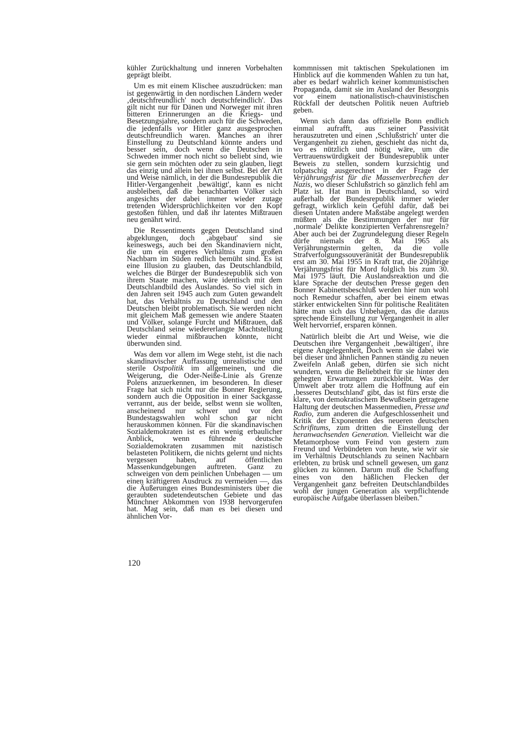kühler Zurückhaltung und inneren Vorbehalten geprägt bleibt.
Um es mit einem Klischee auszudrücken: man ist gegenwärtig in den nordischen Ländern weder ‚deutschfreundlich' noch deutschfeindlich'. Das gilt nicht nur für Dänen und Norweger mit ihren bitteren Erinnerungen an die Kriegs- und Besetzungsjahre, sondern auch für die Schweden, die jedenfalls vor Hitler ganz ausgesprochen deutschfreundlich waren. Manches an ihrer Einstellung zu Deutschland könnte anders und besser sein, doch wenn die Deutschen in Schweden immer noch nicht so beliebt sind, wie sie gern sein möchten oder zu sein glauben, liegt das einzig und allein bei ihnen selbst. Bei der Art und Weise nämlich, in der die Bundesrepublik die Hitler-Vergangenheit ‚bewältigt', kann es nicht ausbleiben, daß die benachbarten Völker sich angesichts der dabei immer wieder zutage tretenden Widersprüchlichkeiten vor den Kopf gestoßen fühlen, und daß ihr latentes Mißtrauen neu genährt wird.
Die Ressentiments gegen Deutschland sind abgeklungen, doch ‚abgebaut' sind sie keineswegs, auch bei den Skandinaviern nicht, die um ein engeres Verhältnis zum großen Nachbarn im Süden redlich bemüht sind. Es ist eine Illusion zu glauben, das Deutschlandbild, welches die Bürger der Bundesrepublik sich von ihrem Staate machen, wäre identisch mit dem Deutschlandbild des Auslandes. So viel sich in den Jahren seit 1945 auch zum Guten gewandelt hat, das Verhältnis zu Deutschland und den Deutschen bleibt problematisch. Sie werden nicht mit gleichem Maß gemessen wie andere Staaten und Völker, solange Furcht und Mißtrauen, daß Deutschland seine wiedererlangte Machtstellung wieder einmal mißbrauchen könnte, nicht überwunden sind.
Was dem vor allem im Wege steht, ist die nach skandinavischer Auffassung unrealistische und sterile Ostpolitik im allgemeinen, und die Weigerung, die Oder-Neiße-Linie als Grenze Polens anzuerkennen, im besonderen. In dieser Frage hat sich nicht nur die Bonner Regierung, sondern auch die Opposition in einer Sackgasse verrannt, aus der beide, selbst wenn sie wollten, anscheinend nur schwer und vor den Bundestagswahlen wohl schon gar nicht herauskommen können. Für die skandinavischen Sozialdemokraten ist es ein wenig erbaulicher Anblick, wenn führende deutsche Sozialdemokraten zusammen mit nazistisch belasteten Politikern, die nichts gelernt und nichts vergessen haben, auf öffentlichen Massenkundgebungen auftreten. Ganz zu schweigen von dem peinlichen Unbehagen — um einen kräftigeren Ausdruck zu vermeiden —, das die Äußerungen eines Bundesministers über die geraubten sudetendeutschen Gebiete und das Münchner Abkommen von 1938 hervorgerufen hat. Mag sein, daß man es bei diesen und ähnlichen Vor-
kommnissen mit taktischen Spekulationen im Hinblick auf die kommenden Wahlen zu tun hat, aber es bedarf wahrlich keiner kommunistischen Propaganda, damit sie im Ausland der Besorgnis vor einem nationalistisch-chauvinistischen Rückfall der deutschen Politik neuen Auftrieb geben.
Wenn sich dann das offizielle Bonn endlich einmal aufrafft, aus seiner Passivität herauszutreten und einen ‚Schlußstrich' unter die Vergangenheit zu ziehen, geschieht das nicht da, wo es nützlich und nötig wäre, um die Vertrauenswürdigkeit der Bundesrepublik unter Beweis zu stellen, sondern kurzsichtig und tolpatschig ausgerechnet in der Frage der Verjährungsfrist für die Massenverbrechen der Nazis, wo dieser Schlußstrich so gänzlich fehl am Platz ist. Hat man in Deutschland, so wird außerhalb der Bundesrepublik immer wieder gefragt, wirklich kein Gefühl dafür, daß bei diesen Untaten andere Maßstäbe angelegt werden müßten als die Bestimmungen der nur für ‚normale' Delikte konzipierten Verfahrensregeln? Aber auch bei der Zugrundelegung dieser Regeln dürfe niemals der 8. Mai 1965 als Verjährungstermin gelten, da die volle Strafverfolgungssouveränität der Bundesrepublik erst am 30. Mai 1955 in Kraft trat, die 20jährige Verjährungsfrist für Mord folglich bis zum 30. Mai 1975 läuft. Die Auslandsreaktion und die klare Sprache der deutschen Presse gegen den Bonner Kabinettsbeschluß werden hier nun wohl noch Remedur schaffen, aber bei einem etwas stärker entwickelten Sinn für politische Realitäten hätte man sich das Unbehagen, das die daraus sprechende Einstellung zur Vergangenheit in aller Welt hervorrief, ersparen können.
Natürlich bleibt die Art und Weise, wie die Deutschen ihre Vergangenheit ‚bewältigen', ihre eigene Angelegenheit, Doch wenn sie dabei wie bei dieser und ähnlichen Pannen ständig zu neuen Zweifeln Anlaß geben, dürfen sie sich nicht wundern, wenn die Beliebtheit für sie hinter den gehegten Erwartungen zurückbleibt. Was der Umwelt aber trotz allem die Hoffnung auf ein ‚besseres Deutschland' gibt, das ist fürs erste die klare, von demokratischem Bewußtsein getragene Haltung der deutschen Massenmedien, Presse und Radio, zum anderen die Aufgeschlossenheit und Kritik der Exponenten des neueren deutschen Schrifitums, zum dritten die Einstellung der heranwachsenden Generation. Vielleicht war die Metamorphose vom Feind von gestern zum Freund und Verbündeten von heute, wie wir sie im Verhältnis Deutschlands zu seinen Nachbarn erlebten, zu brüsk und schnell gewesen, um ganz glücken zu können. Darum muß die Schaffung eines von den häßlichen Flecken der Vergangenheit ganz befreiten Deutschlandbildes wohl der jungen Generation als verpflichtende europäische Aufgabe überlassen bleiben."
120